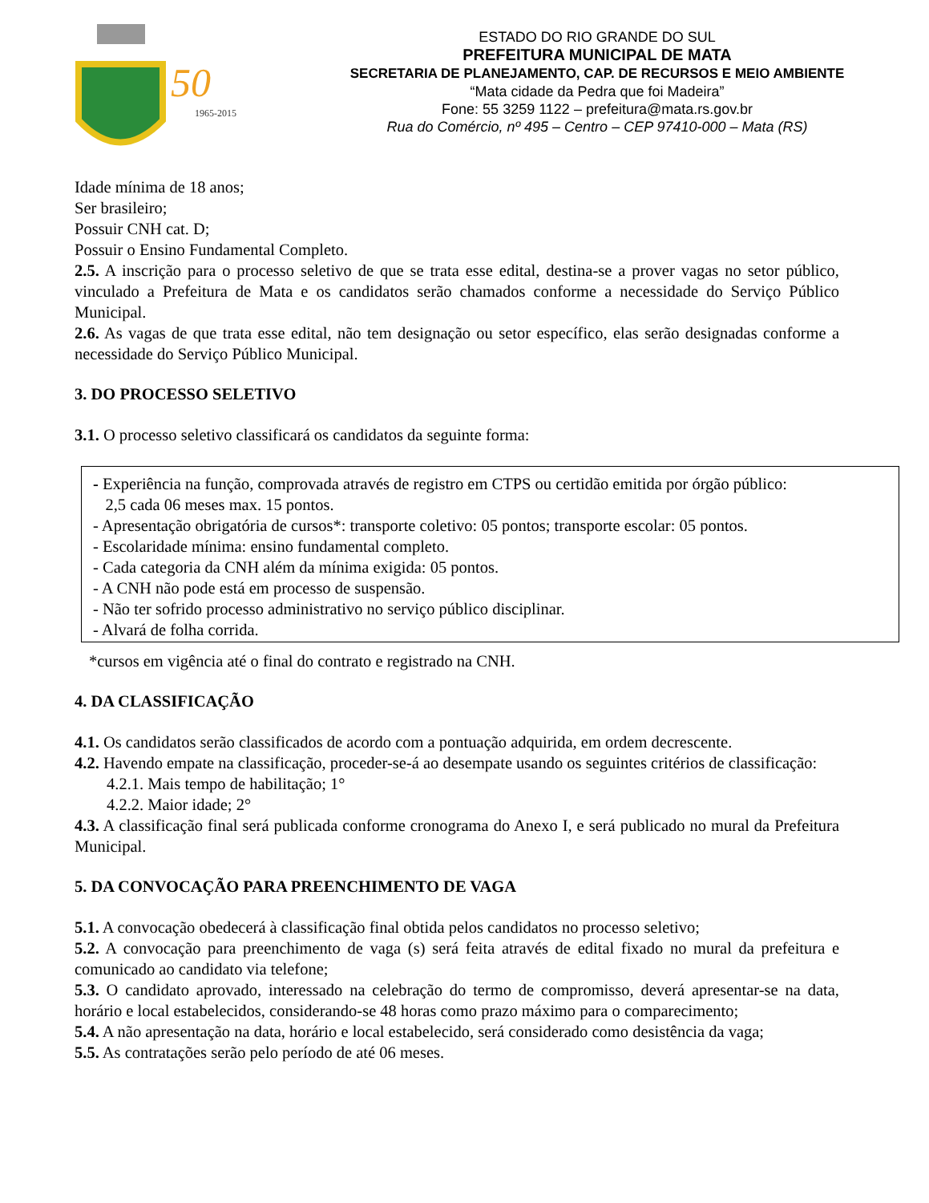50
1965-2015
ESTADO DO RIO GRANDE DO SUL
PREFEITURA MUNICIPAL DE MATA
SECRETARIA DE PLANEJAMENTO, CAP. DE RECURSOS E MEIO AMBIENTE
“Mata cidade da Pedra que foi Madeira”
Fone: 55 3259 1122 – prefeitura@mata.rs.gov.br
Rua do Comércio, nº 495 – Centro – CEP 97410-000 – Mata (RS)
Idade mínima de 18 anos;
Ser brasileiro;
Possuir CNH cat. D;
Possuir o Ensino Fundamental Completo.
2.5. A inscrição para o processo seletivo de que se trata esse edital, destina-se a prover vagas no setor público, vinculado a Prefeitura de Mata e os candidatos serão chamados conforme a necessidade do Serviço Público Municipal.
2.6. As vagas de que trata esse edital, não tem designação ou setor específico, elas serão designadas conforme a necessidade do Serviço Público Municipal.
3. DO PROCESSO SELETIVO
3.1. O processo seletivo classificará os candidatos da seguinte forma:
- Experiência na função, comprovada através de registro em CTPS ou certidão emitida por órgão público:
2,5 cada 06 meses max. 15 pontos.
- Apresentação obrigatória de cursos*: transporte coletivo: 05 pontos; transporte escolar: 05 pontos.
- Escolaridade mínima: ensino fundamental completo.
- Cada categoria da CNH além da mínima exigida: 05 pontos.
- A CNH não pode está em processo de suspensão.
- Não ter sofrido processo administrativo no serviço público disciplinar.
- Alvará de folha corrida.
*cursos em vigência até o final do contrato e registrado na CNH.
4. DA CLASSIFICAÇÃO
4.1. Os candidatos serão classificados de acordo com a pontuação adquirida, em ordem decrescente.
4.2. Havendo empate na classificação, proceder-se-á ao desempate usando os seguintes critérios de classificação:
4.2.1. Mais tempo de habilitação; 1°
4.2.2. Maior idade; 2°
4.3. A classificação final será publicada conforme cronograma do Anexo I, e será publicado no mural da Prefeitura Municipal.
5. DA CONVOCAÇÃO PARA PREENCHIMENTO DE VAGA
5.1. A convocação obedecerá à classificação final obtida pelos candidatos no processo seletivo;
5.2. A convocação para preenchimento de vaga (s) será feita através de edital fixado no mural da prefeitura e comunicado ao candidato via telefone;
5.3. O candidato aprovado, interessado na celebração do termo de compromisso, deverá apresentar-se na data, horário e local estabelecidos, considerando-se 48 horas como prazo máximo para o comparecimento;
5.4. A não apresentação na data, horário e local estabelecido, será considerado como desistência da vaga;
5.5. As contratações serão pelo período de até 06 meses.